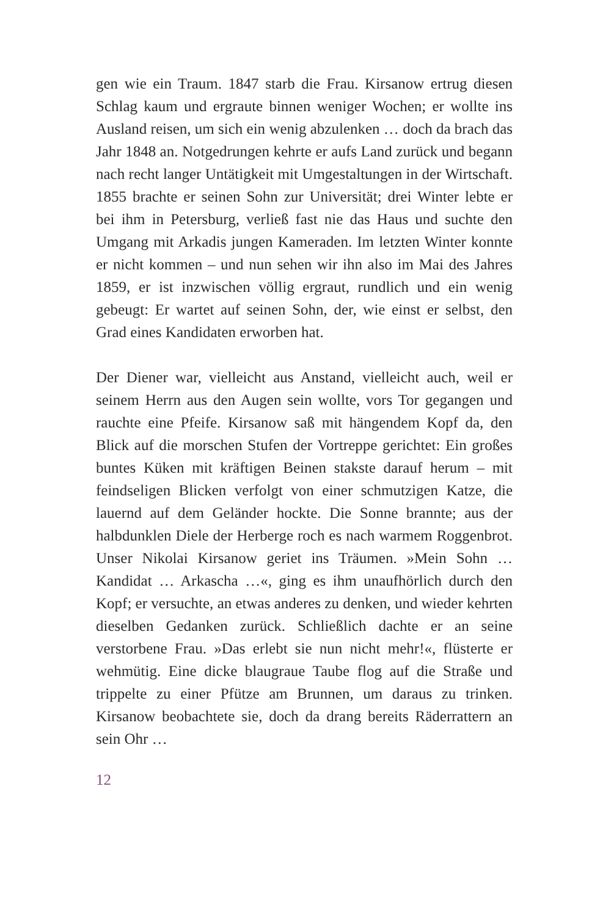gen wie ein Traum. 1847 starb die Frau. Kirsanow ertrug diesen Schlag kaum und ergraute binnen weniger Wochen; er wollte ins Ausland reisen, um sich ein wenig abzulenken … doch da brach das Jahr 1848 an. Notgedrungen kehrte er aufs Land zurück und begann nach recht langer Untätigkeit mit Umgestaltungen in der Wirtschaft. 1855 brachte er seinen Sohn zur Universität; drei Winter lebte er bei ihm in Petersburg, verließ fast nie das Haus und suchte den Umgang mit Arkadis jungen Kameraden. Im letzten Winter konnte er nicht kommen – und nun sehen wir ihn also im Mai des Jahres 1859, er ist inzwischen völlig ergraut, rundlich und ein wenig gebeugt: Er wartet auf seinen Sohn, der, wie einst er selbst, den Grad eines Kandidaten erworben hat.
Der Diener war, vielleicht aus Anstand, vielleicht auch, weil er seinem Herrn aus den Augen sein wollte, vors Tor gegangen und rauchte eine Pfeife. Kirsanow saß mit hängendem Kopf da, den Blick auf die morschen Stufen der Vortreppe gerichtet: Ein großes buntes Küken mit kräftigen Beinen stakste darauf herum – mit feindseligen Blicken verfolgt von einer schmutzigen Katze, die lauernd auf dem Geländer hockte. Die Sonne brannte; aus der halbdunklen Diele der Herberge roch es nach warmem Roggenbrot. Unser Nikolai Kirsanow geriet ins Träumen. »Mein Sohn … Kandidat … Arkascha …«, ging es ihm unaufhörlich durch den Kopf; er versuchte, an etwas anderes zu denken, und wieder kehrten dieselben Gedanken zurück. Schließlich dachte er an seine verstorbene Frau. »Das erlebt sie nun nicht mehr!«, flüsterte er wehmütig. Eine dicke blaugraue Taube flog auf die Straße und trippelte zu einer Pfütze am Brunnen, um daraus zu trinken. Kirsanow beobachtete sie, doch da drang bereits Räderrattern an sein Ohr …
12